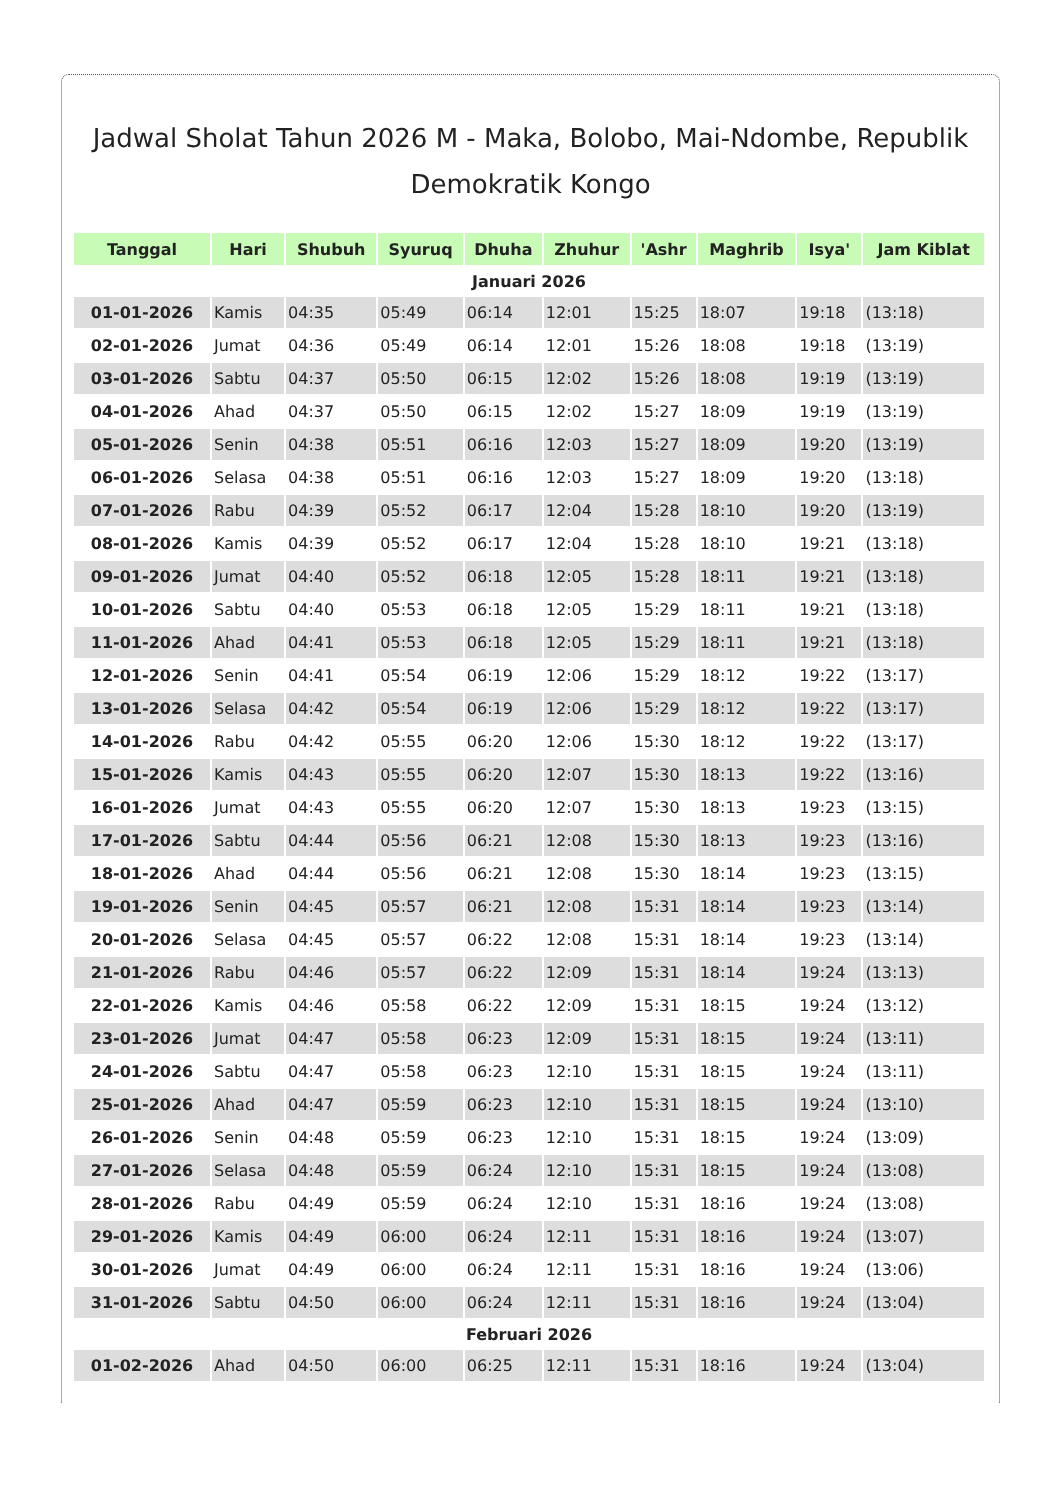Jadwal Sholat Tahun 2026 M - Maka, Bolobo, Mai-Ndombe, Republik Demokratik Kongo
| Tanggal | Hari | Shubuh | Syuruq | Dhuha | Zhuhur | 'Ashr | Maghrib | Isya' | Jam Kiblat |
| --- | --- | --- | --- | --- | --- | --- | --- | --- | --- |
| Januari 2026 | | | | | | | | | |
| 01-01-2026 | Kamis | 04:35 | 05:49 | 06:14 | 12:01 | 15:25 | 18:07 | 19:18 | (13:18) |
| 02-01-2026 | Jumat | 04:36 | 05:49 | 06:14 | 12:01 | 15:26 | 18:08 | 19:18 | (13:19) |
| 03-01-2026 | Sabtu | 04:37 | 05:50 | 06:15 | 12:02 | 15:26 | 18:08 | 19:19 | (13:19) |
| 04-01-2026 | Ahad | 04:37 | 05:50 | 06:15 | 12:02 | 15:27 | 18:09 | 19:19 | (13:19) |
| 05-01-2026 | Senin | 04:38 | 05:51 | 06:16 | 12:03 | 15:27 | 18:09 | 19:20 | (13:19) |
| 06-01-2026 | Selasa | 04:38 | 05:51 | 06:16 | 12:03 | 15:27 | 18:09 | 19:20 | (13:18) |
| 07-01-2026 | Rabu | 04:39 | 05:52 | 06:17 | 12:04 | 15:28 | 18:10 | 19:20 | (13:19) |
| 08-01-2026 | Kamis | 04:39 | 05:52 | 06:17 | 12:04 | 15:28 | 18:10 | 19:21 | (13:18) |
| 09-01-2026 | Jumat | 04:40 | 05:52 | 06:18 | 12:05 | 15:28 | 18:11 | 19:21 | (13:18) |
| 10-01-2026 | Sabtu | 04:40 | 05:53 | 06:18 | 12:05 | 15:29 | 18:11 | 19:21 | (13:18) |
| 11-01-2026 | Ahad | 04:41 | 05:53 | 06:18 | 12:05 | 15:29 | 18:11 | 19:21 | (13:18) |
| 12-01-2026 | Senin | 04:41 | 05:54 | 06:19 | 12:06 | 15:29 | 18:12 | 19:22 | (13:17) |
| 13-01-2026 | Selasa | 04:42 | 05:54 | 06:19 | 12:06 | 15:29 | 18:12 | 19:22 | (13:17) |
| 14-01-2026 | Rabu | 04:42 | 05:55 | 06:20 | 12:06 | 15:30 | 18:12 | 19:22 | (13:17) |
| 15-01-2026 | Kamis | 04:43 | 05:55 | 06:20 | 12:07 | 15:30 | 18:13 | 19:22 | (13:16) |
| 16-01-2026 | Jumat | 04:43 | 05:55 | 06:20 | 12:07 | 15:30 | 18:13 | 19:23 | (13:15) |
| 17-01-2026 | Sabtu | 04:44 | 05:56 | 06:21 | 12:08 | 15:30 | 18:13 | 19:23 | (13:16) |
| 18-01-2026 | Ahad | 04:44 | 05:56 | 06:21 | 12:08 | 15:30 | 18:14 | 19:23 | (13:15) |
| 19-01-2026 | Senin | 04:45 | 05:57 | 06:21 | 12:08 | 15:31 | 18:14 | 19:23 | (13:14) |
| 20-01-2026 | Selasa | 04:45 | 05:57 | 06:22 | 12:08 | 15:31 | 18:14 | 19:23 | (13:14) |
| 21-01-2026 | Rabu | 04:46 | 05:57 | 06:22 | 12:09 | 15:31 | 18:14 | 19:24 | (13:13) |
| 22-01-2026 | Kamis | 04:46 | 05:58 | 06:22 | 12:09 | 15:31 | 18:15 | 19:24 | (13:12) |
| 23-01-2026 | Jumat | 04:47 | 05:58 | 06:23 | 12:09 | 15:31 | 18:15 | 19:24 | (13:11) |
| 24-01-2026 | Sabtu | 04:47 | 05:58 | 06:23 | 12:10 | 15:31 | 18:15 | 19:24 | (13:11) |
| 25-01-2026 | Ahad | 04:47 | 05:59 | 06:23 | 12:10 | 15:31 | 18:15 | 19:24 | (13:10) |
| 26-01-2026 | Senin | 04:48 | 05:59 | 06:23 | 12:10 | 15:31 | 18:15 | 19:24 | (13:09) |
| 27-01-2026 | Selasa | 04:48 | 05:59 | 06:24 | 12:10 | 15:31 | 18:15 | 19:24 | (13:08) |
| 28-01-2026 | Rabu | 04:49 | 05:59 | 06:24 | 12:10 | 15:31 | 18:16 | 19:24 | (13:08) |
| 29-01-2026 | Kamis | 04:49 | 06:00 | 06:24 | 12:11 | 15:31 | 18:16 | 19:24 | (13:07) |
| 30-01-2026 | Jumat | 04:49 | 06:00 | 06:24 | 12:11 | 15:31 | 18:16 | 19:24 | (13:06) |
| 31-01-2026 | Sabtu | 04:50 | 06:00 | 06:24 | 12:11 | 15:31 | 18:16 | 19:24 | (13:04) |
| Februari 2026 | | | | | | | | | |
| 01-02-2026 | Ahad | 04:50 | 06:00 | 06:25 | 12:11 | 15:31 | 18:16 | 19:24 | (13:04) |